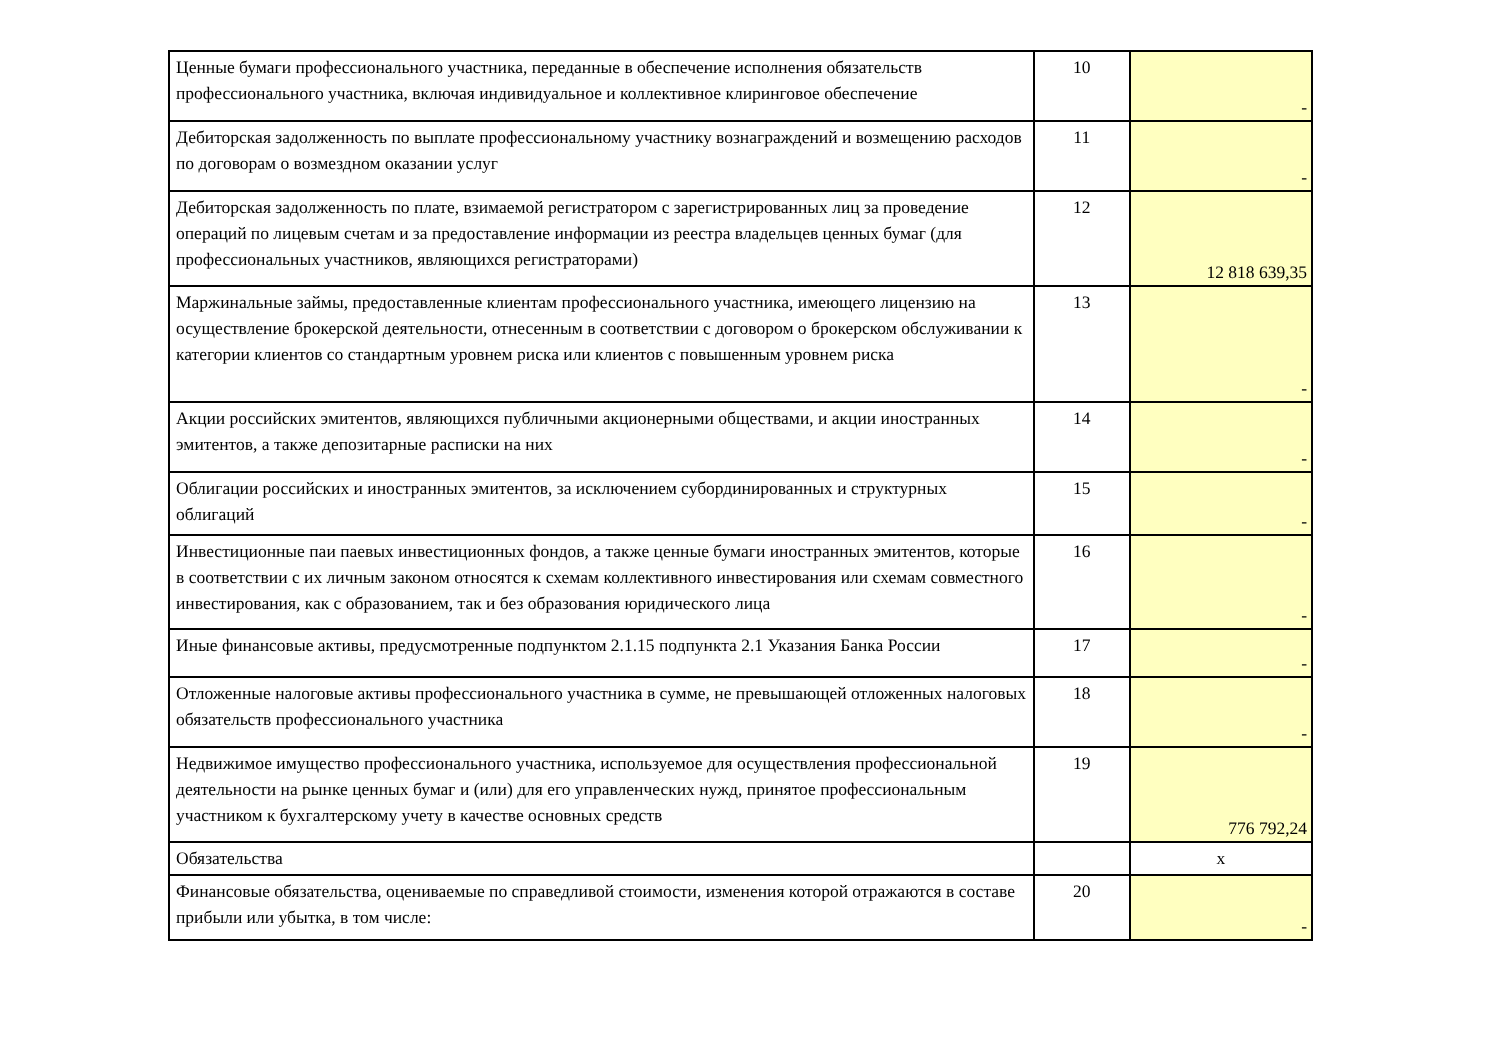| Ценные бумаги профессионального участника, переданные в обеспечение исполнения обязательств профессионального участника, включая индивидуальное и коллективное клиринговое обеспечение | 10 | - |
| Дебиторская задолженность по выплате профессиональному участнику вознаграждений и возмещению расходов по договорам о возмездном оказании услуг | 11 | - |
| Дебиторская задолженность по плате, взимаемой регистратором с зарегистрированных лиц за проведение операций по лицевым счетам и за предоставление информации из реестра владельцев ценных бумаг (для профессиональных участников, являющихся регистраторами) | 12 | 12 818 639,35 |
| Маржинальные займы, предоставленные клиентам профессионального участника, имеющего лицензию на осуществление брокерской деятельности, отнесенным в соответствии с договором о брокерском обслуживании к категории клиентов со стандартным уровнем риска или клиентов с повышенным уровнем риска | 13 | - |
| Акции российских эмитентов, являющихся публичными акционерными обществами, и акции иностранных эмитентов, а также депозитарные расписки на них | 14 | - |
| Облигации российских и иностранных эмитентов, за исключением субординированных и структурных облигаций | 15 | - |
| Инвестиционные паи паевых инвестиционных фондов, а также ценные бумаги иностранных эмитентов, которые в соответствии с их личным законом относятся к схемам коллективного инвестирования или схемам совместного инвестирования, как с образованием, так и без образования юридического лица | 16 | - |
| Иные финансовые активы, предусмотренные подпунктом 2.1.15 подпункта 2.1 Указания Банка России | 17 | - |
| Отложенные налоговые активы профессионального участника в сумме, не превышающей отложенных налоговых обязательств профессионального участника | 18 | - |
| Недвижимое имущество профессионального участника, используемое для осуществления профессиональной деятельности на рынке ценных бумаг и (или) для его управленческих нужд, принятое профессиональным участником к бухгалтерскому учету в качестве основных средств | 19 | 776 792,24 |
| Обязательства | | х |
| Финансовые обязательства, оцениваемые по справедливой стоимости, изменения которой отражаются в составе прибыли или убытка, в том числе: | 20 | - |